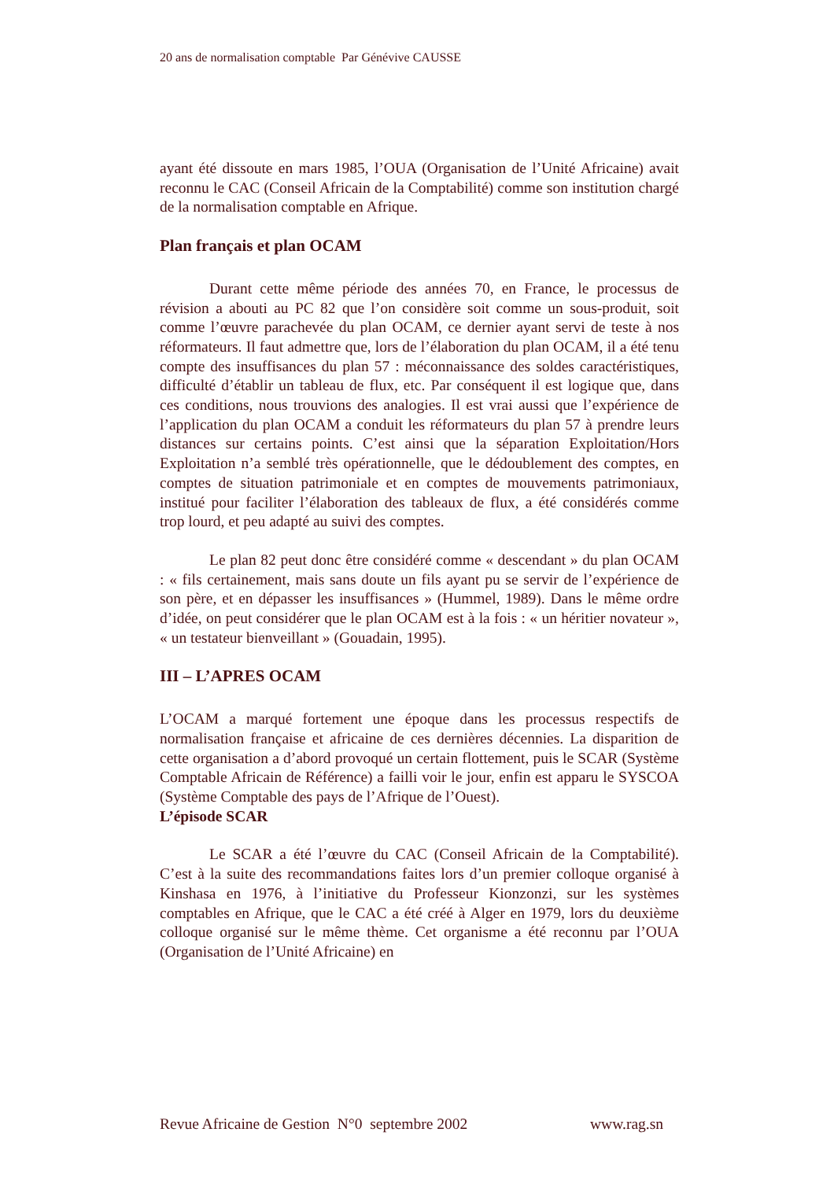20 ans de normalisation comptable Par Génévive CAUSSE
ayant été dissoute en mars 1985, l’OUA (Organisation de l’Unité Africaine) avait reconnu le CAC (Conseil Africain de la Comptabilité) comme son institution chargé de la normalisation comptable en Afrique.
Plan français et plan OCAM
Durant cette même période des années 70, en France, le processus de révision a abouti au PC 82 que l’on considère soit comme un sous-produit, soit comme l’œuvre parachevée du plan OCAM, ce dernier ayant servi de teste à nos réformateurs. Il faut admettre que, lors de l’élaboration du plan OCAM, il a été tenu compte des insuffisances du plan 57 : méconnaissance des soldes caractéristiques, difficulté d’établir un tableau de flux, etc. Par conséquent il est logique que, dans ces conditions, nous trouvions des analogies. Il est vrai aussi que l’expérience de l’application du plan OCAM a conduit les réformateurs du plan 57 à prendre leurs distances sur certains points. C’est ainsi que la séparation Exploitation/Hors Exploitation n’a semblé très opérationnelle, que le dédoublement des comptes, en comptes de situation patrimoniale et en comptes de mouvements patrimoniaux, institué pour faciliter l’élaboration des tableaux de flux, a été considérés comme trop lourd, et peu adapté au suivi des comptes.
Le plan 82 peut donc être considéré comme « descendant » du plan OCAM : « fils certainement, mais sans doute un fils ayant pu se servir de l’expérience de son père, et en dépasser les insuffisances » (Hummel, 1989). Dans le même ordre d’idée, on peut considérer que le plan OCAM est à la fois : « un héritier novateur », « un testateur bienveillant » (Gouadain, 1995).
III – L’APRES OCAM
L’OCAM a marqué fortement une époque dans les processus respectifs de normalisation française et africaine de ces dernières décennies. La disparition de cette organisation a d’abord provoqué un certain flottement, puis le SCAR (Système Comptable Africain de Référence) a failli voir le jour, enfin est apparu le SYSCOA (Système Comptable des pays de l’Afrique de l’Ouest).
L’épisode SCAR
Le SCAR a été l’œuvre du CAC (Conseil Africain de la Comptabilité). C’est à la suite des recommandations faites lors d’un premier colloque organisé à Kinshasa en 1976, à l’initiative du Professeur Kionzonzi, sur les systèmes comptables en Afrique, que le CAC a été créé à Alger en 1979, lors du deuxième colloque organisé sur le même thème. Cet organisme a été reconnu par l’OUA (Organisation de l’Unité Africaine) en
Revue Africaine de Gestion N°0 septembre 2002 www.rag.sn